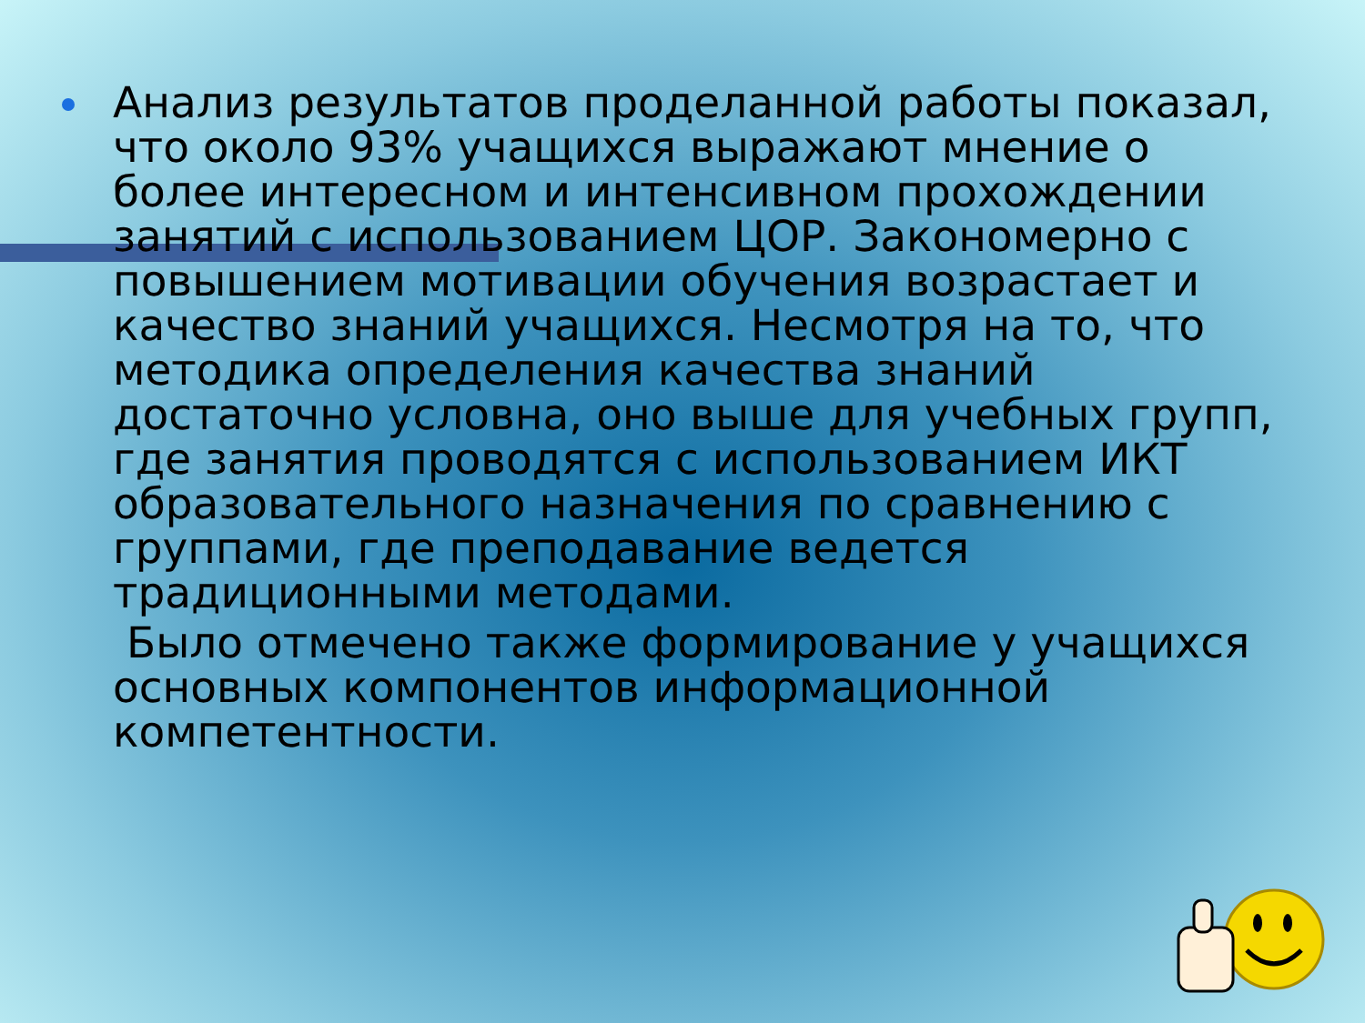Анализ результатов проделанной работы показал, что около 93% учащихся выражают мнение о более интересном и интенсивном прохождении занятий с использованием ЦОР. Закономерно с повышением мотивации обучения возрастает и качество знаний учащихся. Несмотря на то, что методика определения качества знаний достаточно условна, оно выше для учебных групп, где занятия проводятся с использованием ИКТ образовательного назначения по сравнению с группами, где преподавание ведется традиционными методами.
Было отмечено также формирование у учащихся основных компонентов информационной компетентности.